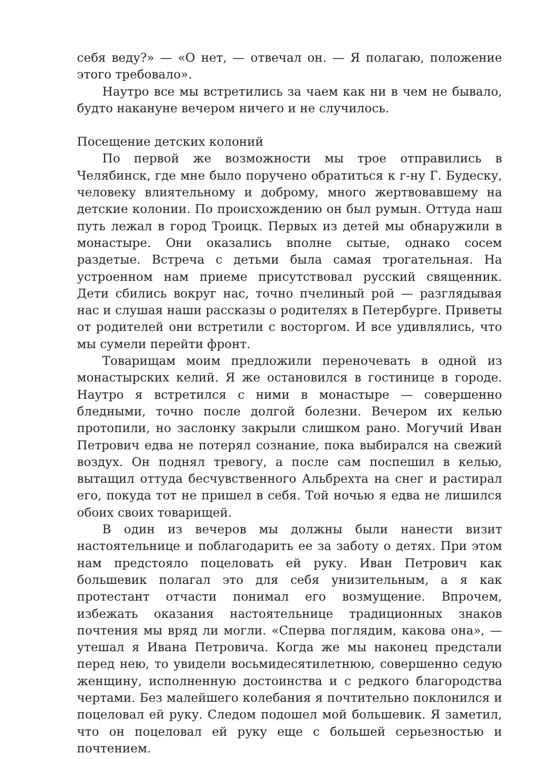себя веду?» — «О нет, — отвечал он. — Я полагаю, положение этого требовало».
Наутро все мы встретились за чаем как ни в чем не бывало, будто накануне вечером ничего и не случилось.
Посещение детских колоний
По первой же возможности мы трое отправились в Челябинск, где мне было поручено обратиться к г-ну Г. Будеску, человеку влиятельному и доброму, много жертвовавшему на детские колонии. По происхождению он был румын. Оттуда наш путь лежал в город Троицк. Первых из детей мы обнаружили в монастыре. Они оказались вполне сытые, однако сосем раздетые. Встреча с детьми была самая трогательная. На устроенном нам приеме присутствовал русский священник. Дети сбились вокруг нас, точно пчелиный рой — разглядывая нас и слушая наши рассказы о родителях в Петербурге. Приветы от родителей они встретили с восторгом. И все удивлялись, что мы сумели перейти фронт.
Товарищам моим предложили переночевать в одной из монастырских келий. Я же остановился в гостинице в городе. Наутро я встретился с ними в монастыре — совершенно бледными, точно после долгой болезни. Вечером их келью протопили, но заслонку закрыли слишком рано. Могучий Иван Петрович едва не потерял сознание, пока выбирался на свежий воздух. Он поднял тревогу, а после сам поспешил в келью, вытащил оттуда бесчувственного Альбрехта на снег и растирал его, покуда тот не пришел в себя. Той ночью я едва не лишился обоих своих товарищей.
В один из вечеров мы должны были нанести визит настоятельнице и поблагодарить ее за заботу о детях. При этом нам предстояло поцеловать ей руку. Иван Петрович как большевик полагал это для себя унизительным, а я как протестант отчасти понимал его возмущение. Впрочем, избежать оказания настоятельнице традиционных знаков почтения мы вряд ли могли. «Сперва поглядим, какова она», — утешал я Ивана Петровича. Когда же мы наконец предстали перед нею, то увидели восьмидесятилетнюю, совершенно седую женщину, исполненную достоинства и с редкого благородства чертами. Без малейшего колебания я почтительно поклонился и поцеловал ей руку. Следом подошел мой большевик. Я заметил, что он поцеловал ей руку еще с большей серьезностью и почтением.